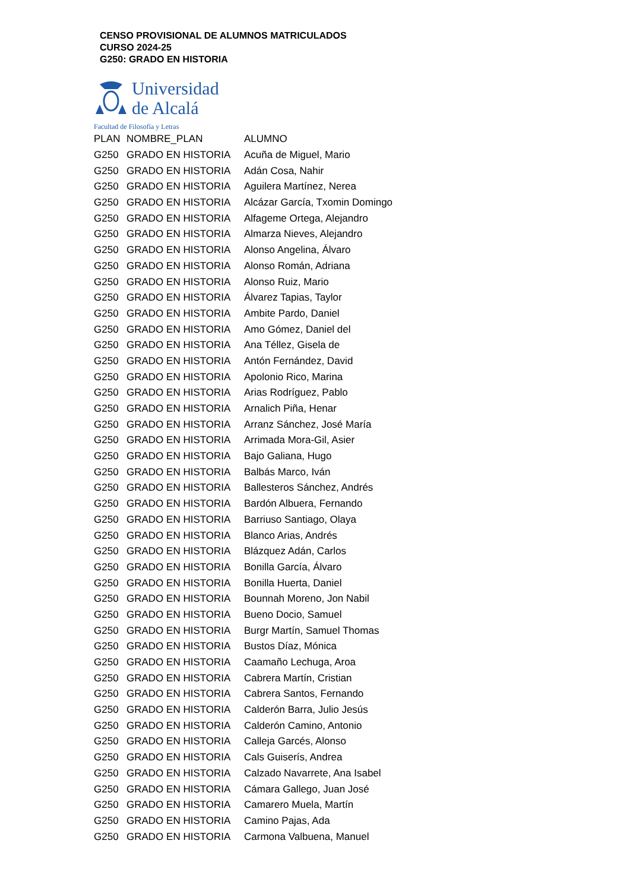CENSO PROVISIONAL DE ALUMNOS MATRICULADOS
CURSO 2024-25
G250: GRADO EN HISTORIA
Universidad
de Alcalá
Facultad de Filosofía y Letras
| PLAN | NOMBRE_PLAN | ALUMNO |
| --- | --- | --- |
| G250 | GRADO EN HISTORIA | Acuña de Miguel, Mario |
| G250 | GRADO EN HISTORIA | Adán Cosa, Nahir |
| G250 | GRADO EN HISTORIA | Aguilera Martínez, Nerea |
| G250 | GRADO EN HISTORIA | Alcázar García, Txomin Domingo |
| G250 | GRADO EN HISTORIA | Alfageme Ortega, Alejandro |
| G250 | GRADO EN HISTORIA | Almarza Nieves, Alejandro |
| G250 | GRADO EN HISTORIA | Alonso Angelina, Álvaro |
| G250 | GRADO EN HISTORIA | Alonso Román, Adriana |
| G250 | GRADO EN HISTORIA | Alonso Ruiz, Mario |
| G250 | GRADO EN HISTORIA | Álvarez Tapias, Taylor |
| G250 | GRADO EN HISTORIA | Ambite Pardo, Daniel |
| G250 | GRADO EN HISTORIA | Amo Gómez, Daniel del |
| G250 | GRADO EN HISTORIA | Ana Téllez, Gisela de |
| G250 | GRADO EN HISTORIA | Antón Fernández, David |
| G250 | GRADO EN HISTORIA | Apolonio Rico, Marina |
| G250 | GRADO EN HISTORIA | Arias Rodríguez, Pablo |
| G250 | GRADO EN HISTORIA | Arnalich Piña, Henar |
| G250 | GRADO EN HISTORIA | Arranz Sánchez, José María |
| G250 | GRADO EN HISTORIA | Arrimada Mora-Gil, Asier |
| G250 | GRADO EN HISTORIA | Bajo Galiana, Hugo |
| G250 | GRADO EN HISTORIA | Balbás Marco, Iván |
| G250 | GRADO EN HISTORIA | Ballesteros Sánchez, Andrés |
| G250 | GRADO EN HISTORIA | Bardón Albuera, Fernando |
| G250 | GRADO EN HISTORIA | Barriuso Santiago, Olaya |
| G250 | GRADO EN HISTORIA | Blanco Arias, Andrés |
| G250 | GRADO EN HISTORIA | Blázquez Adán, Carlos |
| G250 | GRADO EN HISTORIA | Bonilla García, Álvaro |
| G250 | GRADO EN HISTORIA | Bonilla Huerta, Daniel |
| G250 | GRADO EN HISTORIA | Bounnah Moreno, Jon Nabil |
| G250 | GRADO EN HISTORIA | Bueno Docio, Samuel |
| G250 | GRADO EN HISTORIA | Burgr Martín, Samuel Thomas |
| G250 | GRADO EN HISTORIA | Bustos Díaz, Mónica |
| G250 | GRADO EN HISTORIA | Caamaño Lechuga, Aroa |
| G250 | GRADO EN HISTORIA | Cabrera Martín, Cristian |
| G250 | GRADO EN HISTORIA | Cabrera Santos, Fernando |
| G250 | GRADO EN HISTORIA | Calderón Barra, Julio Jesús |
| G250 | GRADO EN HISTORIA | Calderón Camino, Antonio |
| G250 | GRADO EN HISTORIA | Calleja Garcés, Alonso |
| G250 | GRADO EN HISTORIA | Cals Guiserís, Andrea |
| G250 | GRADO EN HISTORIA | Calzado Navarrete, Ana Isabel |
| G250 | GRADO EN HISTORIA | Cámara Gallego, Juan José |
| G250 | GRADO EN HISTORIA | Camarero Muela, Martín |
| G250 | GRADO EN HISTORIA | Camino Pajas, Ada |
| G250 | GRADO EN HISTORIA | Carmona Valbuena, Manuel |